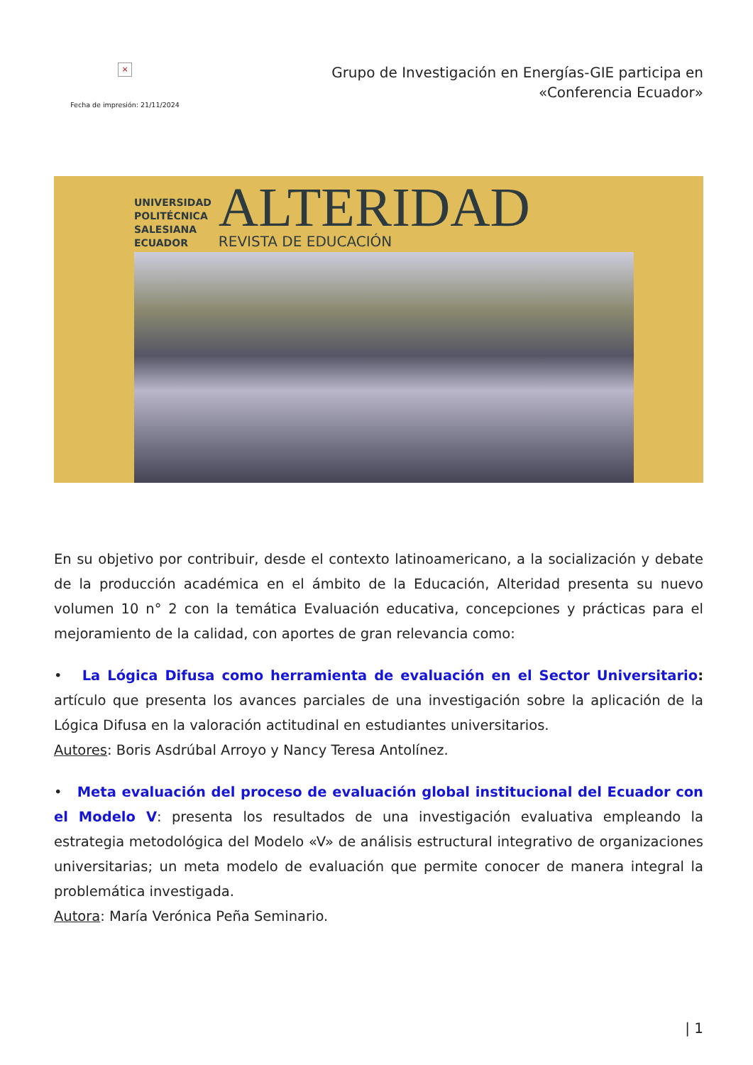×
Fecha de impresión: 21/11/2024
Grupo de Investigación en Energías-GIE participa en «Conferencia Ecuador»
UNIVERSIDAD
POLITÉCNICA
SALESIANA
ECUADOR
ALTERIDAD
REVISTA DE EDUCACIÓN
En su objetivo por contribuir, desde el contexto latinoamericano, a la socialización y debate de la producción académica en el ámbito de la Educación, Alteridad presenta su nuevo volumen 10 n° 2 con la temática Evaluación educativa, concepciones y prácticas para el mejoramiento de la calidad, con aportes de gran relevancia como:
• La Lógica Difusa como herramienta de evaluación en el Sector Universitario: artículo que presenta los avances parciales de una investigación sobre la aplicación de la Lógica Difusa en la valoración actitudinal en estudiantes universitarios.
Autores: Boris Asdrúbal Arroyo y Nancy Teresa Antolínez.
• Meta evaluación del proceso de evaluación global institucional del Ecuador con el Modelo V: presenta los resultados de una investigación evaluativa empleando la estrategia metodológica del Modelo «V» de análisis estructural integrativo de organizaciones universitarias; un meta modelo de evaluación que permite conocer de manera integral la problemática investigada.
Autora: María Verónica Peña Seminario.
| 1